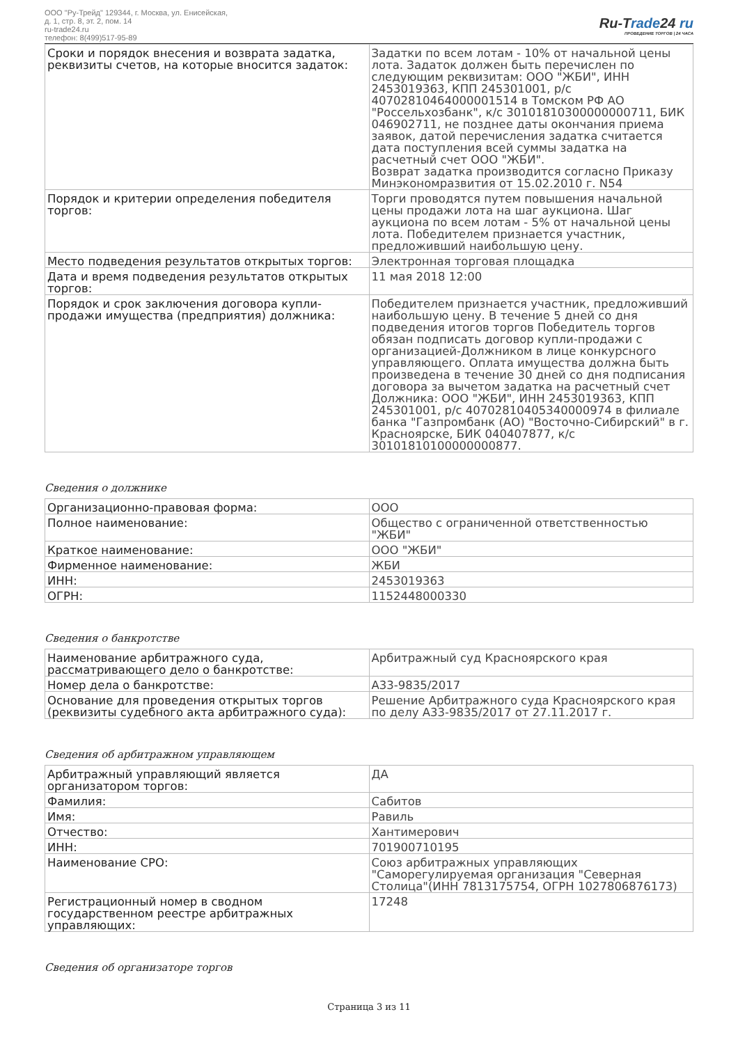ООО "Ру-Трейд" 129344, г. Москва, ул. Енисейская,
д. 1, стр. 8, эт. 2, пом. 14
ru-trade24.ru
телефон: 8(499)517-95-89
Ru-Trade24 ru
ПРОВЕДЕНИЕ ТОРГОВ | 24 ЧАСА
| Сроки и порядок внесения и возврата задатка, реквизиты счетов, на которые вносится задаток: | Задатки по всем лотам - 10% от начальной цены лота. Задаток должен быть перечислен по следующим реквизитам: ООО "ЖБИ", ИНН 2453019363, КПП 245301001, р/с 40702810464000001514 в Томском РФ АО "Россельхозбанк", к/с 30101810300000000711, БИК 046902711, не позднее даты окончания приема заявок, датой перечисления задатка считается дата поступления всей суммы задатка на расчетный счет ООО "ЖБИ". Возврат задатка производится согласно Приказу Минэкономразвития от 15.02.2010 г. N54 |
| Порядок и критерии определения победителя торгов: | Торги проводятся путем повышения начальной цены продажи лота на шаг аукциона. Шаг аукциона по всем лотам - 5% от начальной цены лота. Победителем признается участник, предложивший наибольшую цену. |
| Место подведения результатов открытых торгов: | Электронная торговая площадка |
| Дата и время подведения результатов открытых торгов: | 11 мая 2018 12:00 |
| Порядок и срок заключения договора купли-продажи имущества (предприятия) должника: | Победителем признается участник, предложивший наибольшую цену. В течение 5 дней со дня подведения итогов торгов Победитель торгов обязан подписать договор купли-продажи с организацией-Должником в лице конкурсного управляющего. Оплата имущества должна быть произведена в течение 30 дней со дня подписания договора за вычетом задатка на расчетный счет Должника: ООО "ЖБИ", ИНН 2453019363, КПП 245301001, р/с 40702810405340000974 в филиале банка "Газпромбанк (АО) "Восточно-Сибирский" в г. Красноярске, БИК 040407877, к/с 30101810100000000877. |
Сведения о должнике
| Организационно-правовая форма: | ООО |
| Полное наименование: | Общество с ограниченной ответственностью "ЖБИ" |
| Краткое наименование: | ООО "ЖБИ" |
| Фирменное наименование: | ЖБИ |
| ИНН: | 2453019363 |
| ОГРН: | 1152448000330 |
Сведения о банкротстве
| Наименование арбитражного суда, рассматривающего дело о банкротстве: | Арбитражный суд Красноярского края |
| Номер дела о банкротстве: | А33-9835/2017 |
| Основание для проведения открытых торгов (реквизиты судебного акта арбитражного суда): | Решение Арбитражного суда Красноярского края по делу А33-9835/2017 от 27.11.2017 г. |
Сведения об арбитражном управляющем
| Арбитражный управляющий является организатором торгов: | ДА |
| Фамилия: | Сабитов |
| Имя: | Равиль |
| Отчество: | Хантимерович |
| ИНН: | 701900710195 |
| Наименование СРО: | Союз арбитражных управляющих "Саморегулируемая организация "Северная Столица"(ИНН 7813175754, ОГРН 1027806876173) |
| Регистрационный номер в сводном государственном реестре арбитражных управляющих: | 17248 |
Сведения об организаторе торгов
Страница 3 из 11